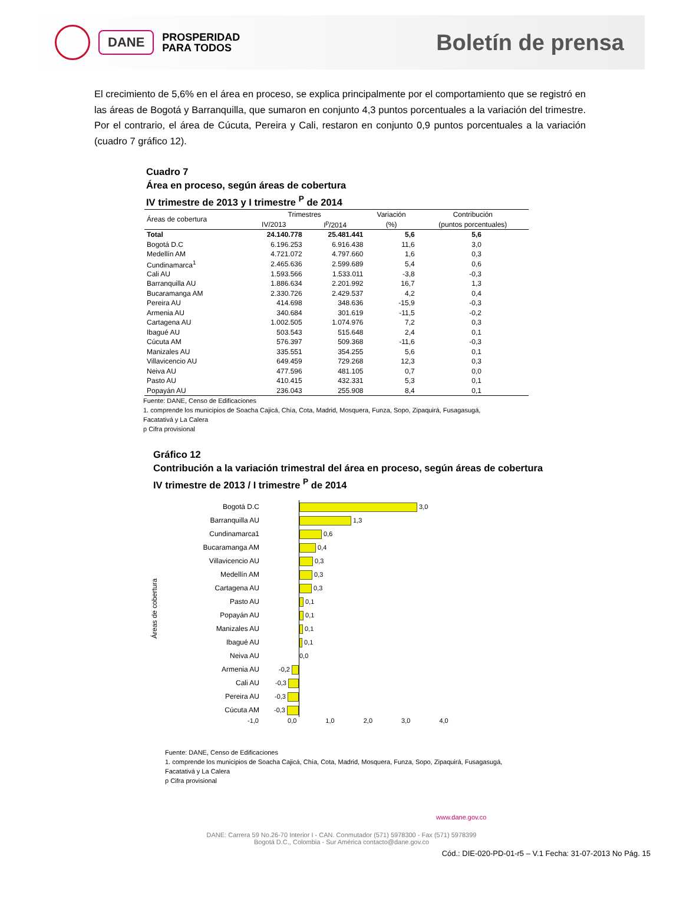DANE
PROSPERIDAD
PARA TODOS
Boletín de prensa
El crecimiento de 5,6% en el área en proceso, se explica principalmente por el comportamiento que se registró en las áreas de Bogotá y Barranquilla, que sumaron en conjunto 4,3 puntos porcentuales a la variación del trimestre. Por el contrario, el área de Cúcuta, Pereira y Cali, restaron en conjunto 0,9 puntos porcentuales a la variación (cuadro 7 gráfico 12).
Cuadro 7
Área en proceso, según áreas de cobertura
IV trimestre de 2013 y I trimestre <sup>P</sup> de 2014
| Áreas de cobertura | Trimestres | | Variación | Contribución |
| --- | --- | --- | --- | --- |
| | IV/2013 | I<sup>p</sup>/2014 | (%) | (puntos porcentuales) |
| Total | 24.140.778 | 25.481.441 | 5,6 | 5,6 |
| Bogotá D.C | 6.196.253 | 6.916.438 | 11,6 | 3,0 |
| Medellín AM | 4.721.072 | 4.797.660 | 1,6 | 0,3 |
| Cundinamarca<sup>1</sup> | 2.465.636 | 2.599.689 | 5,4 | 0,6 |
| Cali AU | 1.593.566 | 1.533.011 | -3,8 | -0,3 |
| Barranquilla AU | 1.886.634 | 2.201.992 | 16,7 | 1,3 |
| Bucaramanga AM | 2.330.726 | 2.429.537 | 4,2 | 0,4 |
| Pereira AU | 414.698 | 348.636 | -15,9 | -0,3 |
| Armenia AU | 340.684 | 301.619 | -11,5 | -0,2 |
| Cartagena AU | 1.002.505 | 1.074.976 | 7,2 | 0,3 |
| Ibagué AU | 503.543 | 515.648 | 2,4 | 0,1 |
| Cúcuta AM | 576.397 | 509.368 | -11,6 | -0,3 |
| Manizales AU | 335.551 | 354.255 | 5,6 | 0,1 |
| Villavicencio AU | 649.459 | 729.268 | 12,3 | 0,3 |
| Neiva AU | 477.596 | 481.105 | 0,7 | 0,0 |
| Pasto AU | 410.415 | 432.331 | 5,3 | 0,1 |
| Popayán AU | 236.043 | 255.908 | 8,4 | 0,1 |
Fuente: DANE, Censo de Edificaciones
1. comprende los municipios de Soacha Cajicá, Chía, Cota, Madrid, Mosquera, Funza, Sopo, Zipaquirá, Fusagasugá,
Facatativá y La Calera
p Cifra provisional
Gráfico 12
Contribución a la variación trimestral del área en proceso, según áreas de cobertura
IV trimestre de 2013 / I trimestre <sup>P</sup> de 2014
Áreas de cobertura
Bogotá D.C
Barranquilla AU
Cundinamarca1
Bucaramanga AM
Villavicencio AU
Medellín AM
Cartagena AU
Pasto AU
Popayán AU
Manizales AU
Ibagué AU
Neiva AU
Armenia AU
Cali AU
Pereira AU
Cúcuta AM
-0,2
-0,3
-0,3
-0,3
3,0
1,3
0,6
0,4
0,3
0,3
0,3
0,1
0,1
0,1
0,1
0,0
-1,0 0,0 1,0 2,0 3,0 4,0
Fuente: DANE, Censo de Edificaciones
1. comprende los municipios de Soacha Cajicá, Chía, Cota, Madrid, Mosquera, Funza, Sopo, Zipaquirá, Fusagasugá,
Facatativá y La Calera
p Cifra provisional
www.dane.gov.co
DANE: Carrera 59 No.26-70 Interior I - CAN. Conmutador (571) 5978300 - Fax (571) 5978399
Bogotá D.C., Colombia - Sur América contacto@dane.gov.co
Cód.: DIE-020-PD-01-r5 – V.1 Fecha: 31-07-2013 No Pág. 15